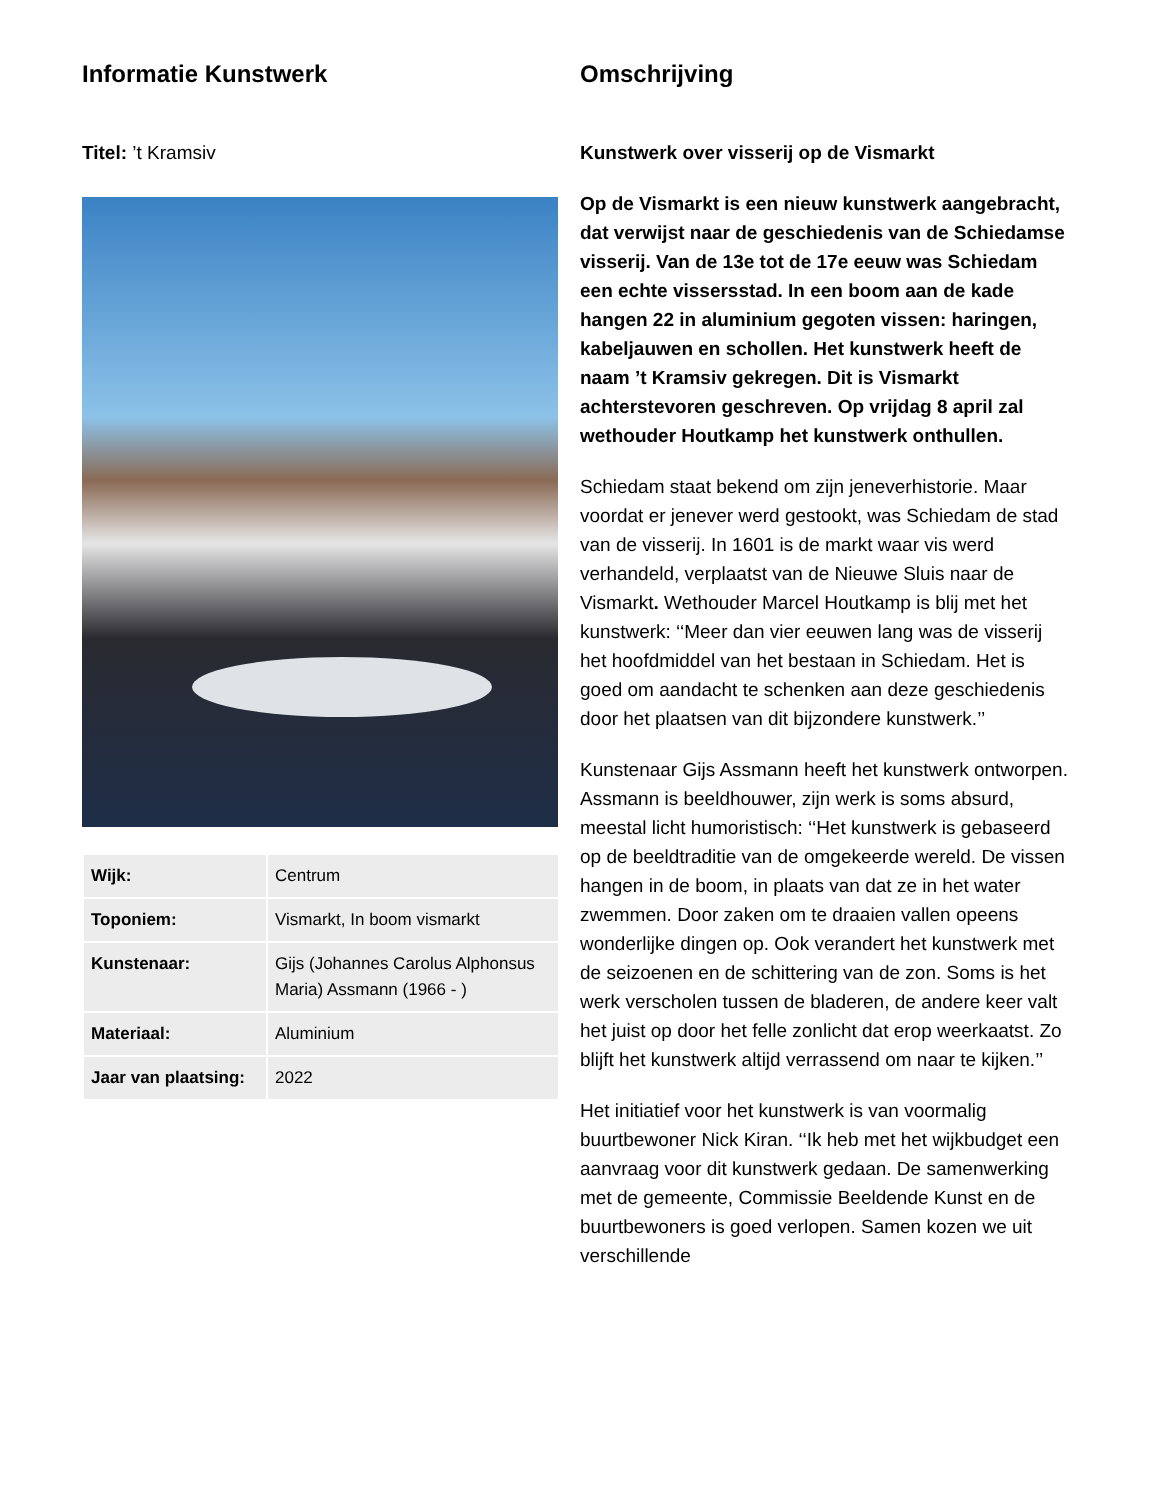Informatie Kunstwerk
Titel: ’t Kramsiv
| Wijk: | Centrum |
| Toponiem: | Vismarkt, In boom vismarkt |
| Kunstenaar: | Gijs (Johannes Carolus Alphonsus Maria) Assmann (1966 - ) |
| Materiaal: | Aluminium |
| Jaar van plaatsing: | 2022 |
Omschrijving
Kunstwerk over visserij op de Vismarkt
Op de Vismarkt is een nieuw kunstwerk aangebracht, dat verwijst naar de geschiedenis van de Schiedamse visserij. Van de 13e tot de 17e eeuw was Schiedam een echte vissersstad. In een boom aan de kade hangen 22 in aluminium gegoten vissen: haringen, kabeljauwen en schollen. Het kunstwerk heeft de naam ’t Kramsiv gekregen. Dit is Vismarkt achterstevoren geschreven. Op vrijdag 8 april zal wethouder Houtkamp het kunstwerk onthullen.
Schiedam staat bekend om zijn jeneverhistorie. Maar voordat er jenever werd gestookt, was Schiedam de stad van de visserij. In 1601 is de markt waar vis werd verhandeld, verplaatst van de Nieuwe Sluis naar de Vismarkt. Wethouder Marcel Houtkamp is blij met het kunstwerk: ‘‘Meer dan vier eeuwen lang was de visserij het hoofdmiddel van het bestaan in Schiedam. Het is goed om aandacht te schenken aan deze geschiedenis door het plaatsen van dit bijzondere kunstwerk.’’
Kunstenaar Gijs Assmann heeft het kunstwerk ontworpen. Assmann is beeldhouwer, zijn werk is soms absurd, meestal licht humoristisch: ‘‘Het kunstwerk is gebaseerd op de beeldtraditie van de omgekeerde wereld. De vissen hangen in de boom, in plaats van dat ze in het water zwemmen. Door zaken om te draaien vallen opeens wonderlijke dingen op. Ook verandert het kunstwerk met de seizoenen en de schittering van de zon. Soms is het werk verscholen tussen de bladeren, de andere keer valt het juist op door het felle zonlicht dat erop weerkaatst. Zo blijft het kunstwerk altijd verrassend om naar te kijken.’’
Het initiatief voor het kunstwerk is van voormalig buurtbewoner Nick Kiran. ‘‘Ik heb met het wijkbudget een aanvraag voor dit kunstwerk gedaan. De samenwerking met de gemeente, Commissie Beeldende Kunst en de buurtbewoners is goed verlopen. Samen kozen we uit verschillende